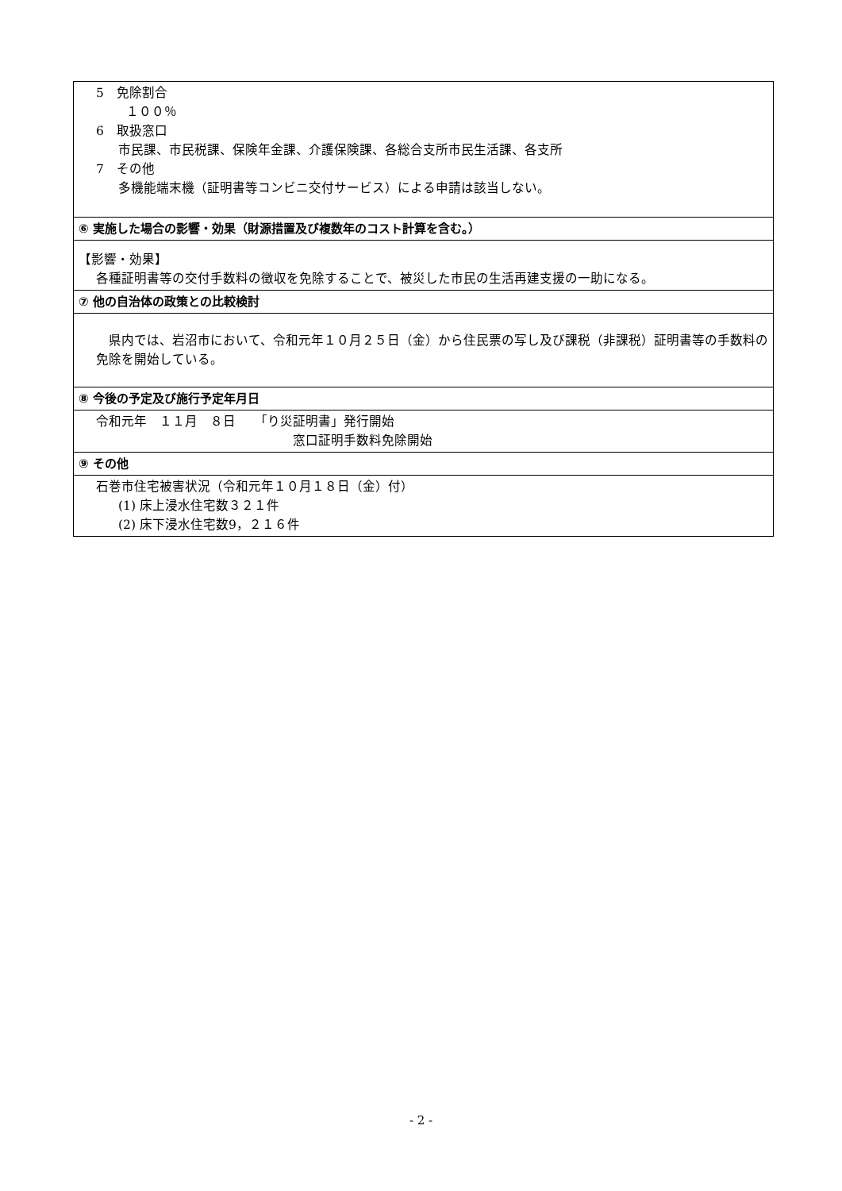| 5 免除割合 １００％ 6 取扱窓口 市民課、市民税課、保険年金課、介護保険課、各総合支所市民生活課、各支所 7 その他 多機能端末機（証明書等コンビニ交付サービス）による申請は該当しない。 |
| ⑥ 実施した場合の影響・効果（財源措置及び複数年のコスト計算を含む。） |
| 【影響・効果】 各種証明書等の交付手数料の徴収を免除することで、被災した市民の生活再建支援の一助になる。 |
| ⑦ 他の自治体の政策との比較検討 |
| 県内では、岩沼市において、令和元年１０月２５日（金）から住民票の写し及び課税（非課税）証明書等の手数料の免除を開始している。 |
| ⑧ 今後の予定及び施行予定年月日 |
| 令和元年 １１月 ８日 「り災証明書」発行開始 窓口証明手数料免除開始 |
| ⑨ その他 |
| 石巻市住宅被害状況（令和元年１０月１８日（金）付） (1) 床上浸水住宅数３２１件 (2) 床下浸水住宅数9，２１６件 |
- 2 -